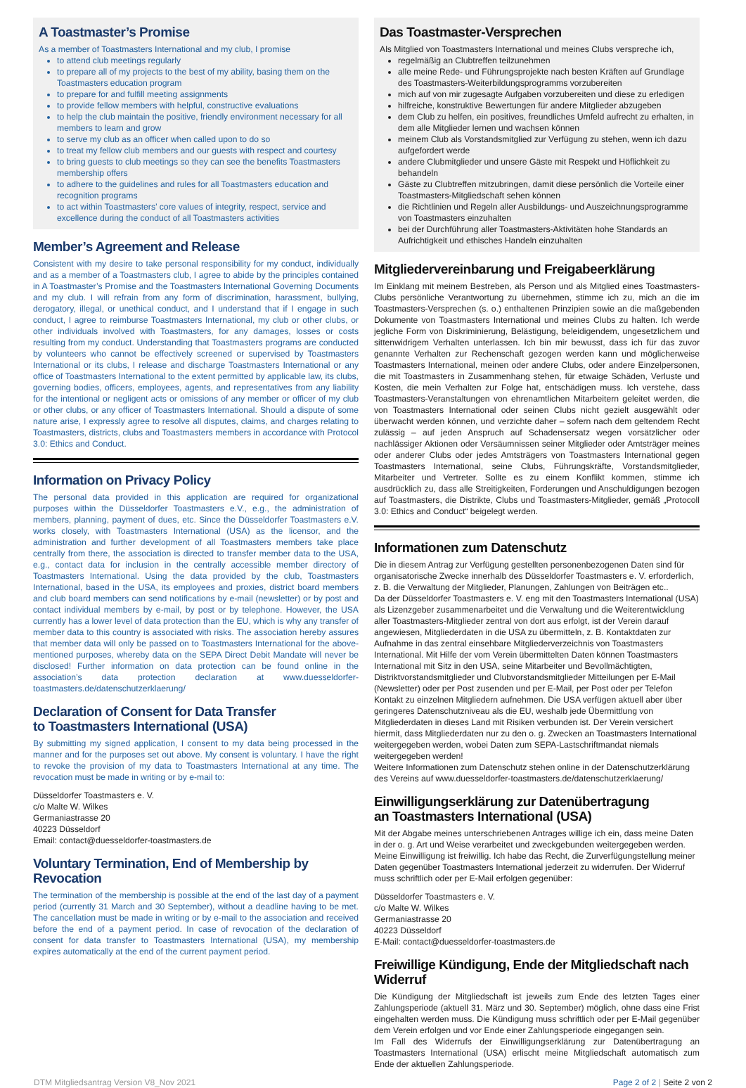A Toastmaster’s Promise
As a member of Toastmasters International and my club, I promise
to attend club meetings regularly
to prepare all of my projects to the best of my ability, basing them on the Toastmasters education program
to prepare for and fulfill meeting assignments
to provide fellow members with helpful, constructive evaluations
to help the club maintain the positive, friendly environment necessary for all members to learn and grow
to serve my club as an officer when called upon to do so
to treat my fellow club members and our guests with respect and courtesy
to bring guests to club meetings so they can see the benefits Toastmasters membership offers
to adhere to the guidelines and rules for all Toastmasters education and recognition programs
to act within Toastmasters’ core values of integrity, respect, service and excellence during the conduct of all Toastmasters activities
Member’s Agreement and Release
Consistent with my desire to take personal responsibility for my conduct, individually and as a member of a Toastmasters club, I agree to abide by the principles contained in A Toastmaster’s Promise and the Toastmasters International Governing Documents and my club. I will refrain from any form of discrimination, harassment, bullying, derogatory, illegal, or unethical conduct, and I understand that if I engage in such conduct, I agree to reimburse Toastmasters International, my club or other clubs, or other individuals involved with Toastmasters, for any damages, losses or costs resulting from my conduct. Understanding that Toastmasters programs are conducted by volunteers who cannot be effectively screened or supervised by Toastmasters International or its clubs, I release and discharge Toastmasters International or any office of Toastmasters International to the extent permitted by applicable law, its clubs, governing bodies, officers, employees, agents, and representatives from any liability for the intentional or negligent acts or omissions of any member or officer of my club or other clubs, or any officer of Toastmasters International. Should a dispute of some nature arise, I expressly agree to resolve all disputes, claims, and charges relating to Toastmasters, districts, clubs and Toastmasters members in accordance with Protocol 3.0: Ethics and Conduct.
Information on Privacy Policy
The personal data provided in this application are required for organizational purposes within the Düsseldorfer Toastmasters e.V., e.g., the administration of members, planning, payment of dues, etc. Since the Düsseldorfer Toastmasters e.V. works closely, with Toastmasters International (USA) as the licensor, and the administration and further development of all Toastmasters members take place centrally from there, the association is directed to transfer member data to the USA, e.g., contact data for inclusion in the centrally accessible member directory of Toastmasters International. Using the data provided by the club, Toastmasters International, based in the USA, its employees and proxies, district board members and club board members can send notifications by e-mail (newsletter) or by post and contact individual members by e-mail, by post or by telephone. However, the USA currently has a lower level of data protection than the EU, which is why any transfer of member data to this country is associated with risks. The association hereby assures that member data will only be passed on to Toastmasters International for the above-mentioned purposes, whereby data on the SEPA Direct Debit Mandate will never be disclosed! Further information on data protection can be found online in the association’s data protection declaration at www.duesseldorfer-toastmasters.de/datenschutzerklaerung/
Declaration of Consent for Data Transfer
to Toastmasters International (USA)
By submitting my signed application, I consent to my data being processed in the manner and for the purposes set out above. My consent is voluntary. I have the right to revoke the provision of my data to Toastmasters International at any time. The revocation must be made in writing or by e-mail to:
Düsseldorfer Toastmasters e. V.
c/o Malte W. Wilkes
Germaniastrasse 20
40223 Düsseldorf
Email: contact@duesseldorfer-toastmasters.de
Voluntary Termination, End of Membership by Revocation
The termination of the membership is possible at the end of the last day of a payment period (currently 31 March and 30 September), without a deadline having to be met. The cancellation must be made in writing or by e-mail to the association and received before the end of a payment period. In case of revocation of the declaration of consent for data transfer to Toastmasters International (USA), my membership expires automatically at the end of the current payment period.
Das Toastmaster-Versprechen
Als Mitglied von Toastmasters International und meines Clubs verspreche ich,
regelmäßig an Clubtreffen teilzunehmen
alle meine Rede- und Führungsprojekte nach besten Kräften auf Grundlage des Toastmasters-Weiterbildungsprogramms vorzubereiten
mich auf von mir zugesagte Aufgaben vorzubereiten und diese zu erledigen
hilfreiche, konstruktive Bewertungen für andere Mitglieder abzugeben
dem Club zu helfen, ein positives, freundliches Umfeld aufrecht zu erhalten, in dem alle Mitglieder lernen und wachsen können
meinem Club als Vorstandsmitglied zur Verfügung zu stehen, wenn ich dazu aufgefordert werde
andere Clubmitglieder und unsere Gäste mit Respekt und Höflichkeit zu behandeln
Gäste zu Clubtreffen mitzubringen, damit diese persönlich die Vorteile einer Toastmasters-Mitgliedschaft sehen können
die Richtlinien und Regeln aller Ausbildungs- und Auszeichnungsprogramme von Toastmasters einzuhalten
bei der Durchführung aller Toastmasters-Aktivitäten hohe Standards an Aufrichtigkeit und ethisches Handeln einzuhalten
Mitgliedervereinbarung und Freigabeerklärung
Im Einklang mit meinem Bestreben, als Person und als Mitglied eines Toastmasters-Clubs persönliche Verantwortung zu übernehmen, stimme ich zu, mich an die im Toastmasters-Versprechen (s. o.) enthaltenen Prinzipien sowie an die maßgebenden Dokumente von Toastmasters International und meines Clubs zu halten. Ich werde jegliche Form von Diskriminierung, Belästigung, beleidigendem, ungesetzlichem und sittenwidrigem Verhalten unterlassen. Ich bin mir bewusst, dass ich für das zuvor genannte Verhalten zur Rechenschaft gezogen werden kann und möglicherweise Toastmasters International, meinen oder andere Clubs, oder andere Einzelpersonen, die mit Toastmasters in Zusammenhang stehen, für etwaige Schäden, Verluste und Kosten, die mein Verhalten zur Folge hat, entschädigen muss. Ich verstehe, dass Toastmasters-Veranstaltungen von ehrenamtlichen Mitarbeitern geleitet werden, die von Toastmasters International oder seinen Clubs nicht gezielt ausgewählt oder überwacht werden können, und verzichte daher – sofern nach dem geltendem Recht zulässig – auf jeden Anspruch auf Schadensersatz wegen vorsätzlicher oder nachlässiger Aktionen oder Versäumnissen seiner Mitglieder oder Amtsträger meines oder anderer Clubs oder jedes Amtsträgers von Toastmasters International gegen Toastmasters International, seine Clubs, Führungskräfte, Vorstandsmitglieder, Mitarbeiter und Vertreter. Sollte es zu einem Konflikt kommen, stimme ich ausdrücklich zu, dass alle Streitigkeiten, Forderungen und Anschuldigungen bezogen auf Toastmasters, die Distrikte, Clubs und Toastmasters-Mitglieder, gemäß „Protocoll 3.0: Ethics and Conduct“ beigelegt werden.
Informationen zum Datenschutz
Die in diesem Antrag zur Verfügung gestellten personenbezogenen Daten sind für organisatorische Zwecke innerhalb des Düsseldorfer Toastmasters e. V. erforderlich, z. B. die Verwaltung der Mitglieder, Planungen, Zahlungen von Beiträgen etc..
Da der Düsseldorfer Toastmasters e. V. eng mit den Toastmasters International (USA) als Lizenzgeber zusammenarbeitet und die Verwaltung und die Weiterentwicklung aller Toastmasters-Mitglieder zentral von dort aus erfolgt, ist der Verein darauf angewiesen, Mitgliederdaten in die USA zu übermitteln, z. B. Kontaktdaten zur Aufnahme in das zentral einsehbare Mitgliederverzeichnis von Toastmasters International. Mit Hilfe der vom Verein übermittelten Daten können Toastmasters International mit Sitz in den USA, seine Mitarbeiter und Bevollmächtigten, Distriktvorstandsmitglieder und Clubvorstandsmitglieder Mitteilungen per E-Mail (Newsletter) oder per Post zusenden und per E-Mail, per Post oder per Telefon Kontakt zu einzelnen Mitgliedern aufnehmen. Die USA verfügen aktuell aber über geringeres Datenschutzniveau als die EU, weshalb jede Übermittlung von Mitgliederdaten in dieses Land mit Risiken verbunden ist. Der Verein versichert hiermit, dass Mitgliederdaten nur zu den o. g. Zwecken an Toastmasters International weitergegeben werden, wobei Daten zum SEPA-Lastschriftmandat niemals weitergegeben werden!
Weitere Informationen zum Datenschutz stehen online in der Datenschutzerklärung des Vereins auf www.duesseldorfer-toastmasters.de/datenschutzerklaerung/
Einwilligungserklärung zur Datenübertragung
an Toastmasters International (USA)
Mit der Abgabe meines unterschriebenen Antrages willige ich ein, dass meine Daten in der o. g. Art und Weise verarbeitet und zweckgebunden weitergegeben werden. Meine Einwilligung ist freiwillig. Ich habe das Recht, die Zurverfügungstellung meiner Daten gegenüber Toastmasters International jederzeit zu widerrufen. Der Widerruf muss schriftlich oder per E-Mail erfolgen gegenüber:
Düsseldorfer Toastmasters e. V.
c/o Malte W. Wilkes
Germaniastrasse 20
40223 Düsseldorf
E-Mail: contact@duesseldorfer-toastmasters.de
Freiwillige Kündigung, Ende der Mitgliedschaft nach Widerruf
Die Kündigung der Mitgliedschaft ist jeweils zum Ende des letzten Tages einer Zahlungsperiode (aktuell 31. März und 30. September) möglich, ohne dass eine Frist eingehalten werden muss. Die Kündigung muss schriftlich oder per E-Mail gegenüber dem Verein erfolgen und vor Ende einer Zahlungsperiode eingegangen sein.
Im Fall des Widerrufs der Einwilligungserklärung zur Datenübertragung an Toastmasters International (USA) erlischt meine Mitgliedschaft automatisch zum Ende der aktuellen Zahlungsperiode.
DTM Mitgliedsantrag Version V8_Nov 2021 Page 2 of 2 | Seite 2 von 2